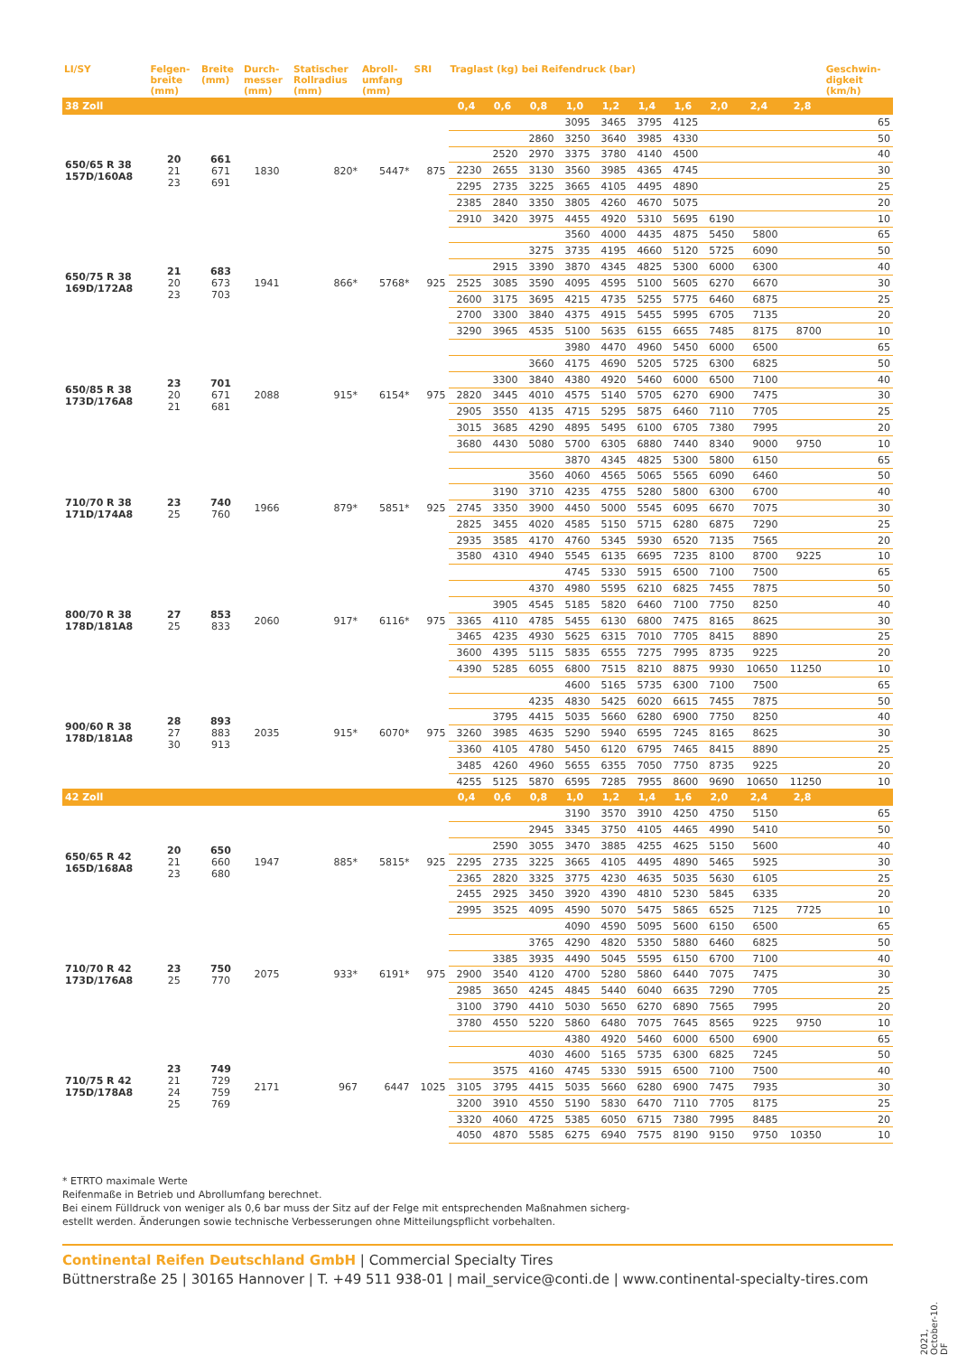| LI/SY | Felgen- breite (mm) | Breite (mm) | Durch- messer (mm) | Statischer Rollradius (mm) | Abroll- umfang (mm) | SRI | Traglast (kg) bei Reifendruck (bar) | | | | | | | | | | Geschwin- digkeit (km/h) |
| --- | --- | --- | --- | --- | --- | --- | --- | --- | --- | --- | --- | --- | --- | --- | --- | --- | --- |
| 38 Zoll | | | | | | | 0,4 | 0,6 | 0,8 | 1,0 | 1,2 | 1,4 | 1,6 | 2,0 | 2,4 | 2,8 | |
| 650/65 R 38 157D/160A8 | 20 21 23 | 661 671 691 | 1830 | 820* | 5447* | 875 | | | | 3095 | 3465 | 3795 | 4125 | | | | 65 |
| | | | | | | | | | 2860 | 3250 | 3640 | 3985 | 4330 | | | | 50 |
| | | | | | | | | 2520 | 2970 | 3375 | 3780 | 4140 | 4500 | | | | 40 |
| | | | | | | | 2230 | 2655 | 3130 | 3560 | 3985 | 4365 | 4745 | | | | 30 |
| | | | | | | | 2295 | 2735 | 3225 | 3665 | 4105 | 4495 | 4890 | | | | 25 |
| | | | | | | | 2385 | 2840 | 3350 | 3805 | 4260 | 4670 | 5075 | | | | 20 |
| | | | | | | | 2910 | 3420 | 3975 | 4455 | 4920 | 5310 | 5695 | 6190 | | | 10 |
| 650/75 R 38 169D/172A8 | 21 20 23 | 683 673 703 | 1941 | 866* | 5768* | 925 | | | | 3560 | 4000 | 4435 | 4875 | 5450 | 5800 | | 65 |
| | | | | | | | | | 3275 | 3735 | 4195 | 4660 | 5120 | 5725 | 6090 | | 50 |
| | | | | | | | | 2915 | 3390 | 3870 | 4345 | 4825 | 5300 | 6000 | 6300 | | 40 |
| | | | | | | | 2525 | 3085 | 3590 | 4095 | 4595 | 5100 | 5605 | 6270 | 6670 | | 30 |
| | | | | | | | 2600 | 3175 | 3695 | 4215 | 4735 | 5255 | 5775 | 6460 | 6875 | | 25 |
| | | | | | | | 2700 | 3300 | 3840 | 4375 | 4915 | 5455 | 5995 | 6705 | 7135 | | 20 |
| | | | | | | | 3290 | 3965 | 4535 | 5100 | 5635 | 6155 | 6655 | 7485 | 8175 | 8700 | 10 |
| 650/85 R 38 173D/176A8 | 23 20 21 | 701 671 681 | 2088 | 915* | 6154* | 975 | | | | 3980 | 4470 | 4960 | 5450 | 6000 | 6500 | | 65 |
| | | | | | | | | | 3660 | 4175 | 4690 | 5205 | 5725 | 6300 | 6825 | | 50 |
| | | | | | | | | 3300 | 3840 | 4380 | 4920 | 5460 | 6000 | 6500 | 7100 | | 40 |
| | | | | | | | 2820 | 3445 | 4010 | 4575 | 5140 | 5705 | 6270 | 6900 | 7475 | | 30 |
| | | | | | | | 2905 | 3550 | 4135 | 4715 | 5295 | 5875 | 6460 | 7110 | 7705 | | 25 |
| | | | | | | | 3015 | 3685 | 4290 | 4895 | 5495 | 6100 | 6705 | 7380 | 7995 | | 20 |
| | | | | | | | 3680 | 4430 | 5080 | 5700 | 6305 | 6880 | 7440 | 8340 | 9000 | 9750 | 10 |
| 710/70 R 38 171D/174A8 | 23 25 | 740 760 | 1966 | 879* | 5851* | 925 | | | | 3870 | 4345 | 4825 | 5300 | 5800 | 6150 | | 65 |
| | | | | | | | | | 3560 | 4060 | 4565 | 5065 | 5565 | 6090 | 6460 | | 50 |
| | | | | | | | | 3190 | 3710 | 4235 | 4755 | 5280 | 5800 | 6300 | 6700 | | 40 |
| | | | | | | | 2745 | 3350 | 3900 | 4450 | 5000 | 5545 | 6095 | 6670 | 7075 | | 30 |
| | | | | | | | 2825 | 3455 | 4020 | 4585 | 5150 | 5715 | 6280 | 6875 | 7290 | | 25 |
| | | | | | | | 2935 | 3585 | 4170 | 4760 | 5345 | 5930 | 6520 | 7135 | 7565 | | 20 |
| | | | | | | | 3580 | 4310 | 4940 | 5545 | 6135 | 6695 | 7235 | 8100 | 8700 | 9225 | 10 |
| 800/70 R 38 178D/181A8 | 27 25 | 853 833 | 2060 | 917* | 6116* | 975 | | | | 4745 | 5330 | 5915 | 6500 | 7100 | 7500 | | 65 |
| | | | | | | | | | 4370 | 4980 | 5595 | 6210 | 6825 | 7455 | 7875 | | 50 |
| | | | | | | | | 3905 | 4545 | 5185 | 5820 | 6460 | 7100 | 7750 | 8250 | | 40 |
| | | | | | | | 3365 | 4110 | 4785 | 5455 | 6130 | 6800 | 7475 | 8165 | 8625 | | 30 |
| | | | | | | | 3465 | 4235 | 4930 | 5625 | 6315 | 7010 | 7705 | 8415 | 8890 | | 25 |
| | | | | | | | 3600 | 4395 | 5115 | 5835 | 6555 | 7275 | 7995 | 8735 | 9225 | | 20 |
| | | | | | | | 4390 | 5285 | 6055 | 6800 | 7515 | 8210 | 8875 | 9930 | 10650 | 11250 | 10 |
| 900/60 R 38 178D/181A8 | 28 27 30 | 893 883 913 | 2035 | 915* | 6070* | 975 | | | | 4600 | 5165 | 5735 | 6300 | 7100 | 7500 | | 65 |
| | | | | | | | | | 4235 | 4830 | 5425 | 6020 | 6615 | 7455 | 7875 | | 50 |
| | | | | | | | | 3795 | 4415 | 5035 | 5660 | 6280 | 6900 | 7750 | 8250 | | 40 |
| | | | | | | | 3260 | 3985 | 4635 | 5290 | 5940 | 6595 | 7245 | 8165 | 8625 | | 30 |
| | | | | | | | 3360 | 4105 | 4780 | 5450 | 6120 | 6795 | 7465 | 8415 | 8890 | | 25 |
| | | | | | | | 3485 | 4260 | 4960 | 5655 | 6355 | 7050 | 7750 | 8735 | 9225 | | 20 |
| | | | | | | | 4255 | 5125 | 5870 | 6595 | 7285 | 7955 | 8600 | 9690 | 10650 | 11250 | 10 |
| 42 Zoll | | | | | | | 0,4 | 0,6 | 0,8 | 1,0 | 1,2 | 1,4 | 1,6 | 2,0 | 2,4 | 2,8 | |
| 650/65 R 42 165D/168A8 | 20 21 23 | 650 660 680 | 1947 | 885* | 5815* | 925 | | | | 3190 | 3570 | 3910 | 4250 | 4750 | 5150 | | 65 |
| | | | | | | | | | 2945 | 3345 | 3750 | 4105 | 4465 | 4990 | 5410 | | 50 |
| | | | | | | | | 2590 | 3055 | 3470 | 3885 | 4255 | 4625 | 5150 | 5600 | | 40 |
| | | | | | | | 2295 | 2735 | 3225 | 3665 | 4105 | 4495 | 4890 | 5465 | 5925 | | 30 |
| | | | | | | | 2365 | 2820 | 3325 | 3775 | 4230 | 4635 | 5035 | 5630 | 6105 | | 25 |
| | | | | | | | 2455 | 2925 | 3450 | 3920 | 4390 | 4810 | 5230 | 5845 | 6335 | | 20 |
| | | | | | | | 2995 | 3525 | 4095 | 4590 | 5070 | 5475 | 5865 | 6525 | 7125 | 7725 | 10 |
| 710/70 R 42 173D/176A8 | 23 25 | 750 770 | 2075 | 933* | 6191* | 975 | | | | 4090 | 4590 | 5095 | 5600 | 6150 | 6500 | | 65 |
| | | | | | | | | | 3765 | 4290 | 4820 | 5350 | 5880 | 6460 | 6825 | | 50 |
| | | | | | | | | 3385 | 3935 | 4490 | 5045 | 5595 | 6150 | 6700 | 7100 | | 40 |
| | | | | | | | 2900 | 3540 | 4120 | 4700 | 5280 | 5860 | 6440 | 7075 | 7475 | | 30 |
| | | | | | | | 2985 | 3650 | 4245 | 4845 | 5440 | 6040 | 6635 | 7290 | 7705 | | 25 |
| | | | | | | | 3100 | 3790 | 4410 | 5030 | 5650 | 6270 | 6890 | 7565 | 7995 | | 20 |
| | | | | | | | 3780 | 4550 | 5220 | 5860 | 6480 | 7075 | 7645 | 8565 | 9225 | 9750 | 10 |
| 710/75 R 42 175D/178A8 | 23 21 24 25 | 749 729 759 769 | 2171 | 967 | 6447 | 1025 | | | | 4380 | 4920 | 5460 | 6000 | 6500 | 6900 | | 65 |
| | | | | | | | | | 4030 | 4600 | 5165 | 5735 | 6300 | 6825 | 7245 | | 50 |
| | | | | | | | | 3575 | 4160 | 4745 | 5330 | 5915 | 6500 | 7100 | 7500 | | 40 |
| | | | | | | | 3105 | 3795 | 4415 | 5035 | 5660 | 6280 | 6900 | 7475 | 7935 | | 30 |
| | | | | | | | 3200 | 3910 | 4550 | 5190 | 5830 | 6470 | 7110 | 7705 | 8175 | | 25 |
| | | | | | | | 3320 | 4060 | 4725 | 5385 | 6050 | 6715 | 7380 | 7995 | 8485 | | 20 |
| | | | | | | | 4050 | 4870 | 5585 | 6275 | 6940 | 7575 | 8190 | 9150 | 9750 | 10350 | 10 |
* ETRTO maximale Werte
Reifenmaße in Betrieb und Abrollumfang berechnet.
Bei einem Fülldruck von weniger als 0,6 bar muss der Sitz auf der Felge mit entsprechenden Maßnahmen sicherg-
estellt werden. Änderungen sowie technische Verbesserungen ohne Mitteilungspflicht vorbehalten.
Continental Reifen Deutschland GmbH | Commercial Specialty Tires
Büttnerstraße 25 | 30165 Hannover | T. +49 511 938-01 | mail_service@conti.de | www.continental-specialty-tires.com
2021, October-10. DF